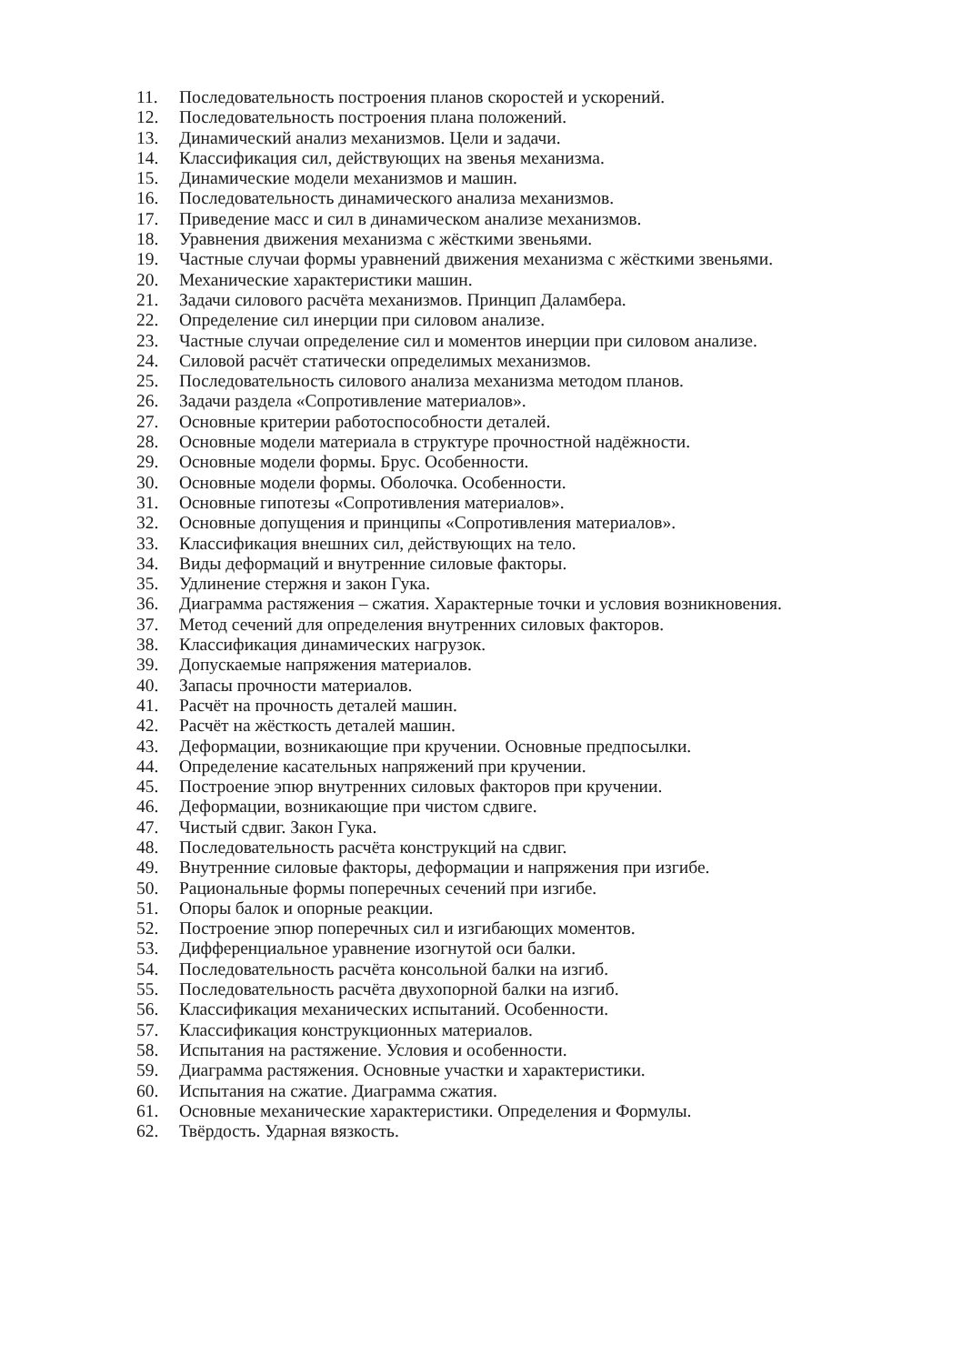11. Последовательность построения планов скоростей и ускорений.
12. Последовательность построения плана положений.
13. Динамический анализ механизмов. Цели и задачи.
14. Классификация сил, действующих на звенья механизма.
15. Динамические модели механизмов и машин.
16. Последовательность динамического анализа механизмов.
17. Приведение масс и сил в динамическом анализе механизмов.
18. Уравнения движения механизма с жёсткими звеньями.
19. Частные случаи формы уравнений движения механизма с жёсткими звеньями.
20. Механические характеристики машин.
21. Задачи силового расчёта механизмов. Принцип Даламбера.
22. Определение сил инерции при силовом анализе.
23. Частные случаи определение сил и моментов инерции при силовом анализе.
24. Силовой расчёт статически определимых механизмов.
25. Последовательность силового анализа механизма методом планов.
26. Задачи раздела «Сопротивление материалов».
27. Основные критерии работоспособности деталей.
28. Основные модели материала в структуре прочностной надёжности.
29. Основные модели формы. Брус. Особенности.
30. Основные модели формы. Оболочка. Особенности.
31. Основные гипотезы «Сопротивления материалов».
32. Основные допущения и принципы «Сопротивления материалов».
33. Классификация внешних сил, действующих на тело.
34. Виды деформаций и внутренние силовые факторы.
35. Удлинение стержня и закон Гука.
36. Диаграмма растяжения – сжатия. Характерные точки и условия возникновения.
37. Метод сечений для определения внутренних силовых факторов.
38. Классификация динамических нагрузок.
39. Допускаемые напряжения материалов.
40. Запасы прочности материалов.
41. Расчёт на прочность деталей машин.
42. Расчёт на жёсткость деталей машин.
43. Деформации, возникающие при кручении. Основные предпосылки.
44. Определение касательных напряжений при кручении.
45. Построение эпюр внутренних силовых факторов при кручении.
46. Деформации, возникающие при чистом сдвиге.
47. Чистый сдвиг. Закон Гука.
48. Последовательность расчёта конструкций на сдвиг.
49. Внутренние силовые факторы, деформации и напряжения при изгибе.
50. Рациональные формы поперечных сечений при изгибе.
51. Опоры балок и опорные реакции.
52. Построение эпюр поперечных сил и изгибающих моментов.
53. Дифференциальное уравнение изогнутой оси балки.
54. Последовательность расчёта консольной балки на изгиб.
55. Последовательность расчёта двухопорной балки на изгиб.
56. Классификация механических испытаний. Особенности.
57. Классификация конструкционных материалов.
58. Испытания на растяжение. Условия и особенности.
59. Диаграмма растяжения. Основные участки и характеристики.
60. Испытания на сжатие. Диаграмма сжатия.
61. Основные механические характеристики. Определения и Формулы.
62. Твёрдость. Ударная вязкость.